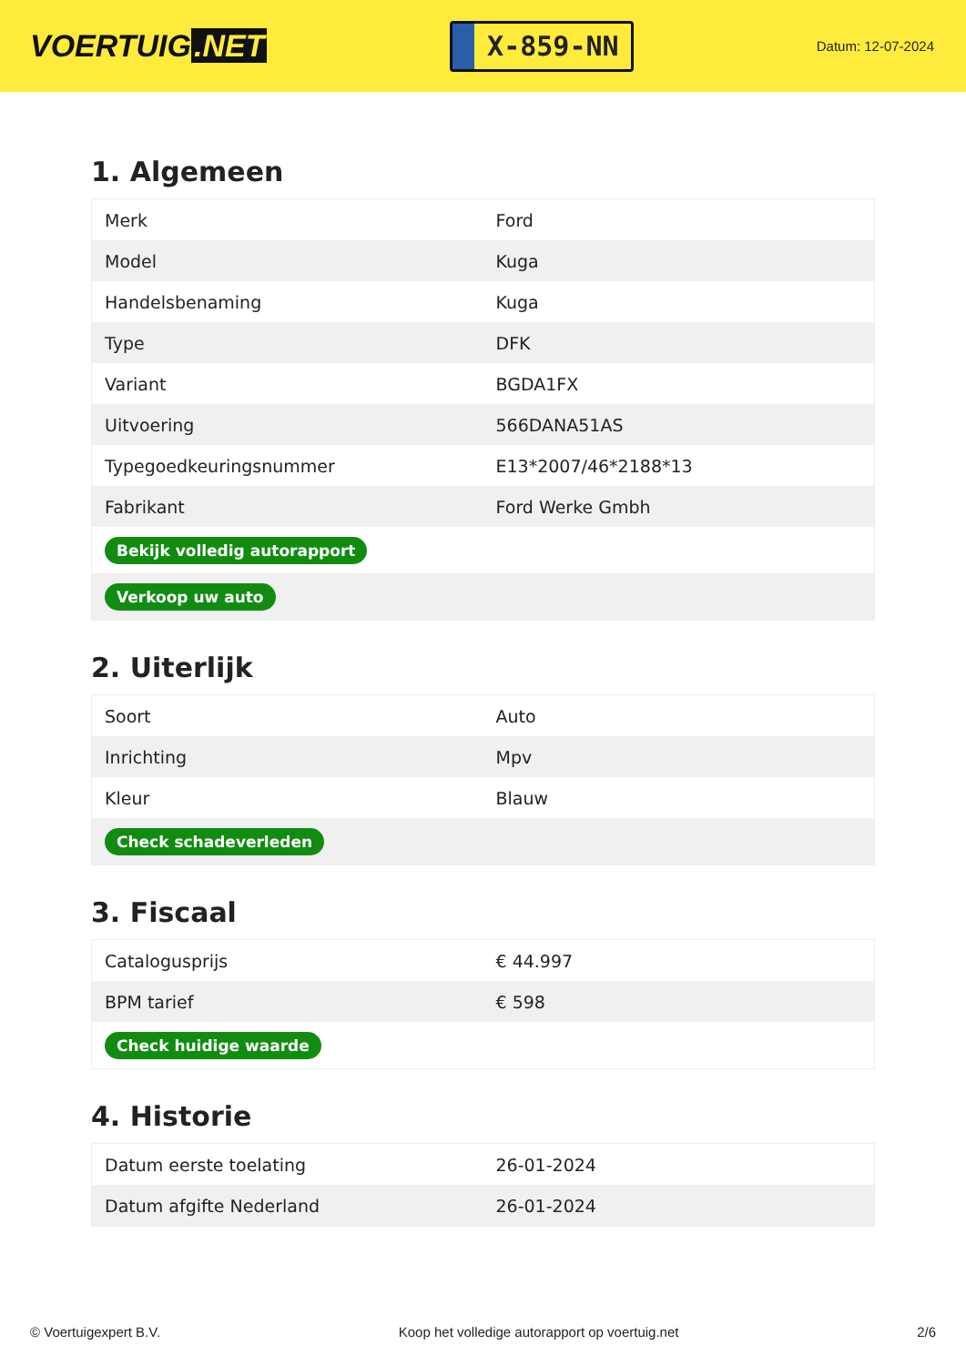VOERTUIG.NET
X-859-NN
Datum: 12-07-2024
1. Algemeen
| Merk | Ford |
| Model | Kuga |
| Handelsbenaming | Kuga |
| Type | DFK |
| Variant | BGDA1FX |
| Uitvoering | 566DANA51AS |
| Typegoedkeuringsnummer | E13*2007/46*2188*13 |
| Fabrikant | Ford Werke Gmbh |
| Bekijk volledig autorapport | |
| Verkoop uw auto | |
2. Uiterlijk
| Soort | Auto |
| Inrichting | Mpv |
| Kleur | Blauw |
| Check schadeverleden | |
3. Fiscaal
| Catalogusprijs | € 44.997 |
| BPM tarief | € 598 |
| Check huidige waarde | |
4. Historie
| Datum eerste toelating | 26-01-2024 |
| Datum afgifte Nederland | 26-01-2024 |
© Voertuigexpert B.V. Koop het volledige autorapport op voertuig.net 2/6